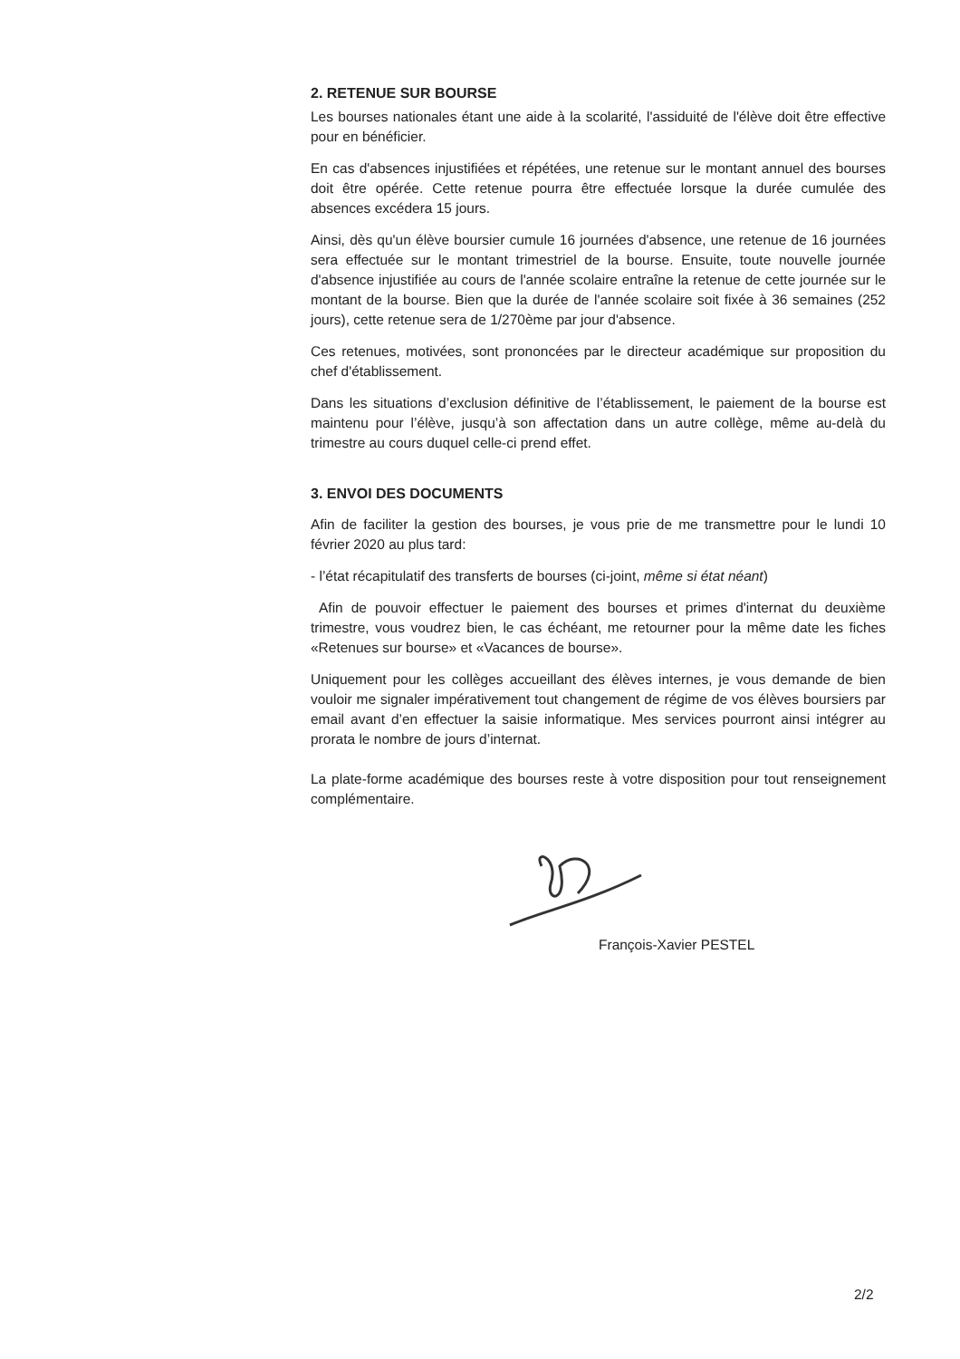2. RETENUE SUR BOURSE
Les bourses nationales étant une aide à la scolarité, l'assiduité de l'élève doit être effective pour en bénéficier.
En cas d'absences injustifiées et répétées, une retenue sur le montant annuel des bourses doit être opérée. Cette retenue pourra être effectuée lorsque la durée cumulée des absences excédera 15 jours.
Ainsi, dès qu'un élève boursier cumule 16 journées d'absence, une retenue de 16 journées sera effectuée sur le montant trimestriel de la bourse. Ensuite, toute nouvelle journée d'absence injustifiée au cours de l'année scolaire entraîne la retenue de cette journée sur le montant de la bourse. Bien que la durée de l'année scolaire soit fixée à 36 semaines (252 jours), cette retenue sera de 1/270ème par jour d'absence.
Ces retenues, motivées, sont prononcées par le directeur académique sur proposition du chef d'établissement.
Dans les situations d’exclusion définitive de l’établissement, le paiement de la bourse est maintenu pour l’élève, jusqu’à son affectation dans un autre collège, même au-delà du trimestre au cours duquel celle-ci prend effet.
3. ENVOI DES DOCUMENTS
Afin de faciliter la gestion des bourses, je vous prie de me transmettre pour le lundi 10 février 2020 au plus tard:
- l’état récapitulatif des transferts de bourses (ci-joint, même si état néant)
Afin de pouvoir effectuer le paiement des bourses et primes d'internat du deuxième trimestre, vous voudrez bien, le cas échéant, me retourner pour la même date les fiches «Retenues sur bourse» et «Vacances de bourse».
Uniquement pour les collèges accueillant des élèves internes, je vous demande de bien vouloir me signaler impérativement tout changement de régime de vos élèves boursiers par email avant d’en effectuer la saisie informatique. Mes services pourront ainsi intégrer au prorata le nombre de jours d’internat.
La plate-forme académique des bourses reste à votre disposition pour tout renseignement complémentaire.
François-Xavier PESTEL
2/2